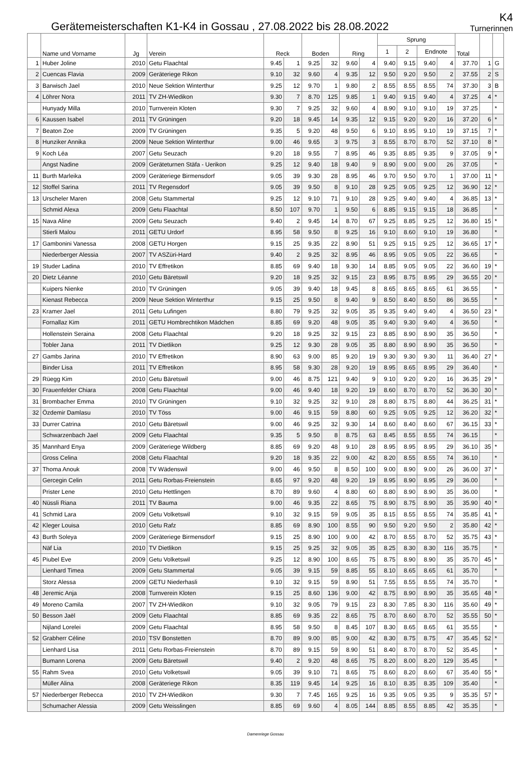Gerätemeisterschaften K1-K4 in Gossau , 27.08.2022 bis 28.08.2022
K4
Turnerinnen
| | Name und Vorname | Jg | Verein | Reck | | Boden | | Ring | | Sprung | | | | Total | | |
| --- | --- | --- | --- | --- | --- | --- | --- | --- | --- | --- | --- | --- | --- | --- | --- | --- |
| | | | | | | | | | | 1 | 2 | Endnote | | | | |
| 1 | Huber Joline | 2010 | Getu Flaachtal | 9.45 | 1 | 9.25 | 32 | 9.60 | 4 | 9.40 | 9.15 | 9.40 | 4 | 37.70 | 1 | G |
| 2 | Cuencas Flavia | 2009 | Geräteriege Rikon | 9.10 | 32 | 9.60 | 4 | 9.35 | 12 | 9.50 | 9.20 | 9.50 | 2 | 37.55 | 2 | S |
| 3 | Barwisch Jael | 2010 | Neue Sektion Winterthur | 9.25 | 12 | 9.70 | 1 | 9.80 | 2 | 8.55 | 8.55 | 8.55 | 74 | 37.30 | 3 | B |
| 4 | Löhrer Nora | 2011 | TV ZH-Wiedikon | 9.30 | 7 | 8.70 | 125 | 9.85 | 1 | 9.40 | 9.15 | 9.40 | 4 | 37.25 | 4 | * |
| | Hunyady Milla | 2010 | Turnverein Kloten | 9.30 | 7 | 9.25 | 32 | 9.60 | 4 | 8.90 | 9.10 | 9.10 | 19 | 37.25 | | * |
| 6 | Kaussen Isabel | 2011 | TV Grüningen | 9.20 | 18 | 9.45 | 14 | 9.35 | 12 | 9.15 | 9.20 | 9.20 | 16 | 37.20 | 6 | * |
| 7 | Beaton Zoe | 2009 | TV Grüningen | 9.35 | 5 | 9.20 | 48 | 9.50 | 6 | 9.10 | 8.95 | 9.10 | 19 | 37.15 | 7 | * |
| 8 | Hunziker Annika | 2009 | Neue Sektion Winterthur | 9.00 | 46 | 9.65 | 3 | 9.75 | 3 | 8.55 | 8.70 | 8.70 | 52 | 37.10 | 8 | * |
| 9 | Koch Léa | 2007 | Getu Seuzach | 9.20 | 18 | 9.55 | 7 | 8.95 | 46 | 9.35 | 8.85 | 9.35 | 9 | 37.05 | 9 | * |
| | Angst Nadine | 2009 | Geräteturnen Stäfa - Uerikon | 9.25 | 12 | 9.40 | 18 | 9.40 | 9 | 8.90 | 9.00 | 9.00 | 26 | 37.05 | | * |
| 11 | Burth Marleika | 2009 | Geräteriege Birmensdorf | 9.05 | 39 | 9.30 | 28 | 8.95 | 46 | 9.70 | 9.50 | 9.70 | 1 | 37.00 | 11 | * |
| 12 | Stoffel Sarina | 2011 | TV Regensdorf | 9.05 | 39 | 9.50 | 8 | 9.10 | 28 | 9.25 | 9.05 | 9.25 | 12 | 36.90 | 12 | * |
| 13 | Urscheler Maren | 2008 | Getu Stammertal | 9.25 | 12 | 9.10 | 71 | 9.10 | 28 | 9.25 | 9.40 | 9.40 | 4 | 36.85 | 13 | * |
| | Schmid Alexa | 2009 | Getu Flaachtal | 8.50 | 107 | 9.70 | 1 | 9.50 | 6 | 8.85 | 9.15 | 9.15 | 18 | 36.85 | | * |
| 15 | Nava Aline | 2009 | Getu Seuzach | 9.40 | 2 | 9.45 | 14 | 8.70 | 67 | 9.25 | 8.85 | 9.25 | 12 | 36.80 | 15 | * |
| | Stierli Malou | 2011 | GETU Urdorf | 8.95 | 58 | 9.50 | 8 | 9.25 | 16 | 9.10 | 8.60 | 9.10 | 19 | 36.80 | | * |
| 17 | Gambonini Vanessa | 2008 | GETU Horgen | 9.15 | 25 | 9.35 | 22 | 8.90 | 51 | 9.25 | 9.15 | 9.25 | 12 | 36.65 | 17 | * |
| | Niederberger Alessia | 2007 | TV ASZüri-Hard | 9.40 | 2 | 9.25 | 32 | 8.95 | 46 | 8.95 | 9.05 | 9.05 | 22 | 36.65 | | * |
| 19 | Studer Ladina | 2010 | TV Effretikon | 8.85 | 69 | 9.40 | 18 | 9.30 | 14 | 8.85 | 9.05 | 9.05 | 22 | 36.60 | 19 | * |
| 20 | Dietz Léanne | 2010 | Getu Bäretswil | 9.20 | 18 | 9.25 | 32 | 9.15 | 23 | 8.95 | 8.75 | 8.95 | 29 | 36.55 | 20 | * |
| | Kuipers Nienke | 2010 | TV Grüningen | 9.05 | 39 | 9.40 | 18 | 9.45 | 8 | 8.65 | 8.65 | 8.65 | 61 | 36.55 | | * |
| | Kienast Rebecca | 2009 | Neue Sektion Winterthur | 9.15 | 25 | 9.50 | 8 | 9.40 | 9 | 8.50 | 8.40 | 8.50 | 86 | 36.55 | | * |
| 23 | Kramer Jael | 2011 | Getu Lufingen | 8.80 | 79 | 9.25 | 32 | 9.05 | 35 | 9.35 | 9.40 | 9.40 | 4 | 36.50 | 23 | * |
| | Fornallaz Kim | 2011 | GETU Hombrechtikon Mädchen | 8.85 | 69 | 9.20 | 48 | 9.05 | 35 | 9.40 | 9.30 | 9.40 | 4 | 36.50 | | * |
| | Hollenstein Seraina | 2008 | Getu Flaachtal | 9.20 | 18 | 9.25 | 32 | 9.15 | 23 | 8.85 | 8.90 | 8.90 | 35 | 36.50 | | * |
| | Tobler Jana | 2011 | TV Dietlikon | 9.25 | 12 | 9.30 | 28 | 9.05 | 35 | 8.80 | 8.90 | 8.90 | 35 | 36.50 | | * |
| 27 | Gambs Jarina | 2010 | TV Effretikon | 8.90 | 63 | 9.00 | 85 | 9.20 | 19 | 9.30 | 9.30 | 9.30 | 11 | 36.40 | 27 | * |
| | Binder Lisa | 2011 | TV Effretikon | 8.95 | 58 | 9.30 | 28 | 9.20 | 19 | 8.95 | 8.65 | 8.95 | 29 | 36.40 | | * |
| 29 | Rüegg Kim | 2010 | Getu Bäretswil | 9.00 | 46 | 8.75 | 121 | 9.40 | 9 | 9.10 | 9.20 | 9.20 | 16 | 36.35 | 29 | * |
| 30 | Frauenfelder Chiara | 2008 | Getu Flaachtal | 9.00 | 46 | 9.40 | 18 | 9.20 | 19 | 8.60 | 8.70 | 8.70 | 52 | 36.30 | 30 | * |
| 31 | Brombacher Emma | 2010 | TV Grüningen | 9.10 | 32 | 9.25 | 32 | 9.10 | 28 | 8.80 | 8.75 | 8.80 | 44 | 36.25 | 31 | * |
| 32 | Özdemir Damlasu | 2010 | TV Töss | 9.00 | 46 | 9.15 | 59 | 8.80 | 60 | 9.25 | 9.05 | 9.25 | 12 | 36.20 | 32 | * |
| 33 | Durrer Catrina | 2010 | Getu Bäretswil | 9.00 | 46 | 9.25 | 32 | 9.30 | 14 | 8.60 | 8.40 | 8.60 | 67 | 36.15 | 33 | * |
| | Schwarzenbach Jael | 2009 | Getu Flaachtal | 9.35 | 5 | 9.50 | 8 | 8.75 | 63 | 8.45 | 8.55 | 8.55 | 74 | 36.15 | | * |
| 35 | Mannhard Enya | 2009 | Geräteriege Wildberg | 8.85 | 69 | 9.20 | 48 | 9.10 | 28 | 8.95 | 8.95 | 8.95 | 29 | 36.10 | 35 | * |
| | Gross Celina | 2008 | Getu Flaachtal | 9.20 | 18 | 9.35 | 22 | 9.00 | 42 | 8.20 | 8.55 | 8.55 | 74 | 36.10 | | * |
| 37 | Thoma Anouk | 2008 | TV Wädenswil | 9.00 | 46 | 9.50 | 8 | 8.50 | 100 | 9.00 | 8.90 | 9.00 | 26 | 36.00 | 37 | * |
| | Gercegin Celin | 2011 | Getu Rorbas-Freienstein | 8.65 | 97 | 9.20 | 48 | 9.20 | 19 | 8.95 | 8.90 | 8.95 | 29 | 36.00 | | * |
| | Prister Lene | 2010 | Getu Hettlingen | 8.70 | 89 | 9.60 | 4 | 8.80 | 60 | 8.80 | 8.90 | 8.90 | 35 | 36.00 | | * |
| 40 | Nüssli Riana | 2011 | TV Bauma | 9.00 | 46 | 9.35 | 22 | 8.65 | 75 | 8.90 | 8.75 | 8.90 | 35 | 35.90 | 40 | * |
| 41 | Schmid Lara | 2009 | Getu Volketswil | 9.10 | 32 | 9.15 | 59 | 9.05 | 35 | 8.15 | 8.55 | 8.55 | 74 | 35.85 | 41 | * |
| 42 | Kleger Louisa | 2010 | Getu Rafz | 8.85 | 69 | 8.90 | 100 | 8.55 | 90 | 9.50 | 9.20 | 9.50 | 2 | 35.80 | 42 | * |
| 43 | Burth Soleya | 2009 | Geräteriege Birmensdorf | 9.15 | 25 | 8.90 | 100 | 9.00 | 42 | 8.70 | 8.55 | 8.70 | 52 | 35.75 | 43 | * |
| | Näf Lia | 2010 | TV Dietlikon | 9.15 | 25 | 9.25 | 32 | 9.05 | 35 | 8.25 | 8.30 | 8.30 | 116 | 35.75 | | * |
| 45 | Piubel Eve | 2009 | Getu Volketswil | 9.25 | 12 | 8.90 | 100 | 8.65 | 75 | 8.75 | 8.90 | 8.90 | 35 | 35.70 | 45 | * |
| | Lienhard Timea | 2009 | Getu Stammertal | 9.05 | 39 | 9.15 | 59 | 8.85 | 55 | 8.10 | 8.65 | 8.65 | 61 | 35.70 | | * |
| | Storz Alessa | 2009 | GETU Niederhasli | 9.10 | 32 | 9.15 | 59 | 8.90 | 51 | 7.55 | 8.55 | 8.55 | 74 | 35.70 | | * |
| 48 | Jeremic Anja | 2008 | Turnverein Kloten | 9.15 | 25 | 8.60 | 136 | 9.00 | 42 | 8.75 | 8.90 | 8.90 | 35 | 35.65 | 48 | * |
| 49 | Moreno Camila | 2007 | TV ZH-Wiedikon | 9.10 | 32 | 9.05 | 79 | 9.15 | 23 | 8.30 | 7.85 | 8.30 | 116 | 35.60 | 49 | * |
| 50 | Besson Jaël | 2009 | Getu Flaachtal | 8.85 | 69 | 9.35 | 22 | 8.65 | 75 | 8.70 | 8.60 | 8.70 | 52 | 35.55 | 50 | * |
| | Nijland Lorelei | 2009 | Getu Flaachtal | 8.95 | 58 | 9.50 | 8 | 8.45 | 107 | 8.30 | 8.65 | 8.65 | 61 | 35.55 | | * |
| 52 | Grabherr Céline | 2010 | TSV Bonstetten | 8.70 | 89 | 9.00 | 85 | 9.00 | 42 | 8.30 | 8.75 | 8.75 | 47 | 35.45 | 52 | * |
| | Lienhard Lisa | 2011 | Getu Rorbas-Freienstein | 8.70 | 89 | 9.15 | 59 | 8.90 | 51 | 8.40 | 8.70 | 8.70 | 52 | 35.45 | | * |
| | Bumann Lorena | 2009 | Getu Bäretswil | 9.40 | 2 | 9.20 | 48 | 8.65 | 75 | 8.20 | 8.00 | 8.20 | 129 | 35.45 | | * |
| 55 | Rahm Svea | 2010 | Getu Volketswil | 9.05 | 39 | 9.10 | 71 | 8.65 | 75 | 8.60 | 8.20 | 8.60 | 67 | 35.40 | 55 | * |
| | Müller Alina | 2008 | Geräteriege Rikon | 8.35 | 119 | 9.45 | 14 | 9.25 | 16 | 8.10 | 8.35 | 8.35 | 109 | 35.40 | | * |
| 57 | Niederberger Rebecca | 2010 | TV ZH-Wiedikon | 9.30 | 7 | 7.45 | 165 | 9.25 | 16 | 9.35 | 9.05 | 9.35 | 9 | 35.35 | 57 | * |
| | Schumacher Alessia | 2009 | Getu Weisslingen | 8.85 | 69 | 9.60 | 4 | 8.05 | 144 | 8.85 | 8.55 | 8.85 | 42 | 35.35 | | * |
Damenriege Gossau